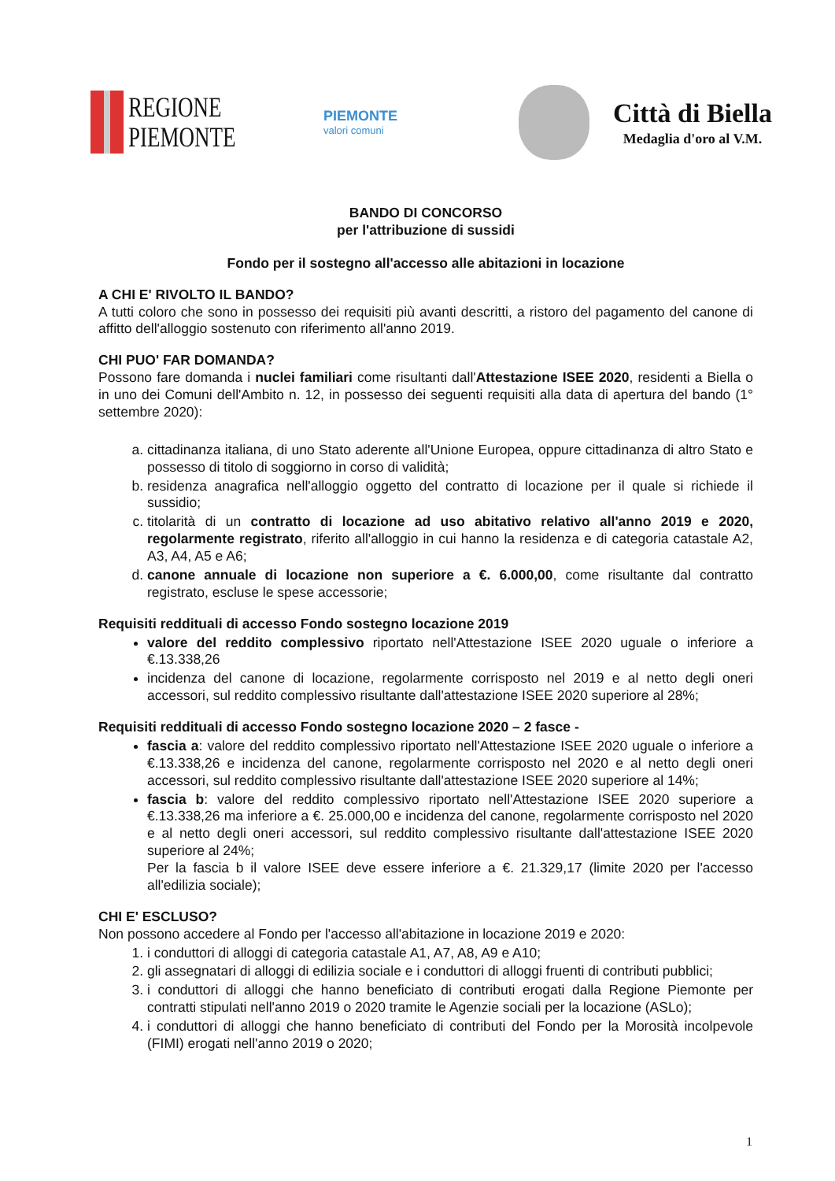REGIONE
PIEMONTE
PIEMONTE
valori comuni
Città di Biella
Medaglia d'oro al V.M.
BANDO DI CONCORSO
per l'attribuzione di sussidi
Fondo per il sostegno all'accesso alle abitazioni in locazione
A CHI E' RIVOLTO IL BANDO?
A tutti coloro che sono in possesso dei requisiti più avanti descritti, a ristoro del pagamento del canone di affitto dell'alloggio sostenuto con riferimento all'anno 2019.
CHI PUO' FAR DOMANDA?
Possono fare domanda i nuclei familiari come risultanti dall'Attestazione ISEE 2020, residenti a Biella o in uno dei Comuni dell'Ambito n. 12, in possesso dei seguenti requisiti alla data di apertura del bando (1° settembre 2020):
a. cittadinanza italiana, di uno Stato aderente all'Unione Europea, oppure cittadinanza di altro Stato e possesso di titolo di soggiorno in corso di validità;
b. residenza anagrafica nell'alloggio oggetto del contratto di locazione per il quale si richiede il sussidio;
c. titolarità di un contratto di locazione ad uso abitativo relativo all'anno 2019 e 2020, regolarmente registrato, riferito all'alloggio in cui hanno la residenza e di categoria catastale A2, A3, A4, A5 e A6;
d. canone annuale di locazione non superiore a €. 6.000,00, come risultante dal contratto registrato, escluse le spese accessorie;
Requisiti reddituali di accesso Fondo sostegno locazione 2019
valore del reddito complessivo riportato nell'Attestazione ISEE 2020 uguale o inferiore a €.13.338,26
incidenza del canone di locazione, regolarmente corrisposto nel 2019 e al netto degli oneri accessori, sul reddito complessivo risultante dall'attestazione ISEE 2020 superiore al 28%;
Requisiti reddituali di accesso Fondo sostegno locazione 2020 – 2 fasce -
fascia a: valore del reddito complessivo riportato nell'Attestazione ISEE 2020 uguale o inferiore a €.13.338,26 e incidenza del canone, regolarmente corrisposto nel 2020 e al netto degli oneri accessori, sul reddito complessivo risultante dall'attestazione ISEE 2020 superiore al 14%;
fascia b: valore del reddito complessivo riportato nell'Attestazione ISEE 2020 superiore a €.13.338,26 ma inferiore a €. 25.000,00 e incidenza del canone, regolarmente corrisposto nel 2020 e al netto degli oneri accessori, sul reddito complessivo risultante dall'attestazione ISEE 2020 superiore al 24%;
Per la fascia b il valore ISEE deve essere inferiore a €. 21.329,17 (limite 2020 per l'accesso all'edilizia sociale);
CHI E' ESCLUSO?
Non possono accedere al Fondo per l'accesso all'abitazione in locazione 2019 e 2020:
1. i conduttori di alloggi di categoria catastale A1, A7, A8, A9 e A10;
2. gli assegnatari di alloggi di edilizia sociale e i conduttori di alloggi fruenti di contributi pubblici;
3. i conduttori di alloggi che hanno beneficiato di contributi erogati dalla Regione Piemonte per contratti stipulati nell'anno 2019 o 2020 tramite le Agenzie sociali per la locazione (ASLo);
4. i conduttori di alloggi che hanno beneficiato di contributi del Fondo per la Morosità incolpevole (FIMI) erogati nell'anno 2019 o 2020;
1